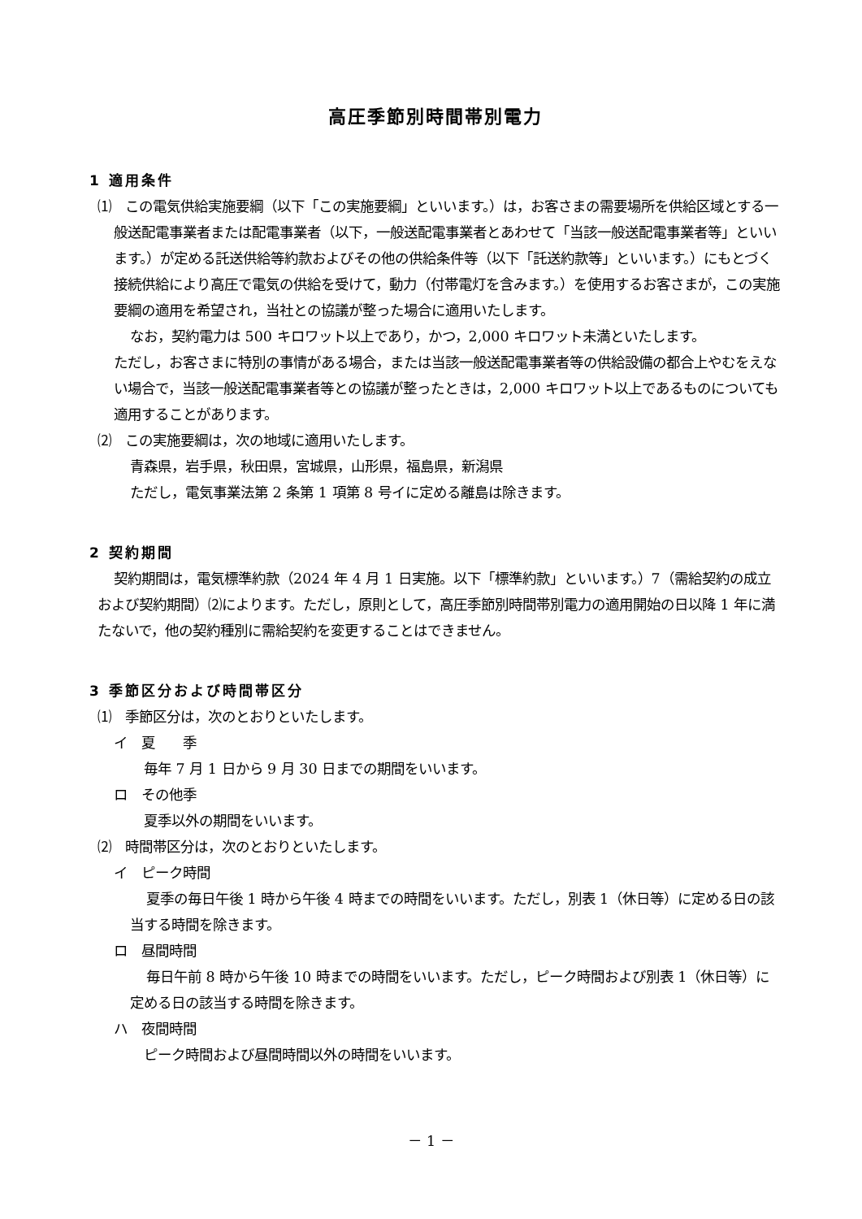高圧季節別時間帯別電力
1 適用条件
⑴　この電気供給実施要綱（以下「この実施要綱」といいます。）は，お客さまの需要場所を供給区域とする一般送配電事業者または配電事業者（以下，一般送配電事業者とあわせて「当該一般送配電事業者等」といいます。）が定める託送供給等約款およびその他の供給条件等（以下「託送約款等」といいます。）にもとづく接続供給により高圧で電気の供給を受けて，動力（付帯電灯を含みます。）を使用するお客さまが，この実施要綱の適用を希望され，当社との協議が整った場合に適用いたします。
なお，契約電力は 500 キロワット以上であり，かつ，2,000 キロワット未満といたします。
ただし，お客さまに特別の事情がある場合，または当該一般送配電事業者等の供給設備の都合上やむをえない場合で，当該一般送配電事業者等との協議が整ったときは，2,000 キロワット以上であるものについても適用することがあります。
⑵　この実施要綱は，次の地域に適用いたします。
青森県，岩手県，秋田県，宮城県，山形県，福島県，新潟県
ただし，電気事業法第 2 条第 1 項第 8 号イに定める離島は除きます。
2 契約期間
契約期間は，電気標準約款（2024 年 4 月 1 日実施。以下「標準約款」といいます。）7（需給契約の成立および契約期間）⑵によります。ただし，原則として，高圧季節別時間帯別電力の適用開始の日以降 1 年に満たないで，他の契約種別に需給契約を変更することはできません。
3 季節区分および時間帯区分
⑴　季節区分は，次のとおりといたします。
イ　夏　　季
　毎年 7 月 1 日から 9 月 30 日までの期間をいいます。
ロ　その他季
　夏季以外の期間をいいます。
⑵　時間帯区分は，次のとおりといたします。
イ　ピーク時間
夏季の毎日午後 1 時から午後 4 時までの時間をいいます。ただし，別表 1（休日等）に定める日の該当する時間を除きます。
ロ　昼間時間
毎日午前 8 時から午後 10 時までの時間をいいます。ただし，ピーク時間および別表 1（休日等）に定める日の該当する時間を除きます。
ハ　夜間時間
　ピーク時間および昼間時間以外の時間をいいます。
－ 1 －